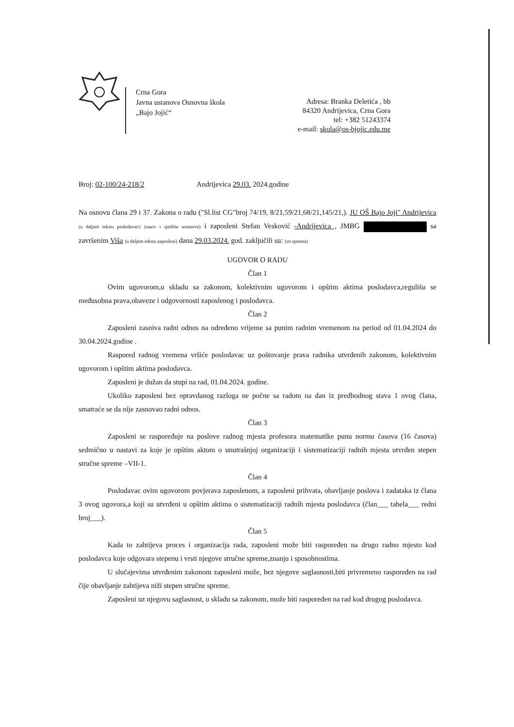Crna Gora
Javna ustanova Osnovna škola
„Bajo Jojić“
Adresa: Branka Deletića , bb
84320 Andrijevica, Crna Gora
tel: +382 51243374
e-mail: skola@os-bjojic.edu.me
Broj: 02-100/24-218/2 Andrijevica 29.03. 2024.godine
Na osnovu člana 29 i 37. Zakona o radu ("Sl.list CG"broj 74/19, 8/21,59/21,68/21,145/21,). JU OŠ Bajo Joji" Andrijevica (u daljem tekstu poslodavac) (naziv i sjedište ustanove) i zaposleni Stefan Vesković -Andrijevica , JMBG sa završenim Viša (u daljem tekstu zaposleni) dana 29.03.2024. god. zaključili su: (str.sprema)
UGOVOR O RADU
Član 1
Ovim ugovorom,u skladu sa zakonom, kolektivnim ugovorom i opštim aktima poslodavca,regulišu se međusobna prava,obaveze i odgovornosti zaposlenog i poslodavca.
Član 2
Zaposleni zasniva radni odnos na određeno vrijeme sa punim radnim vremenom na period od 01.04.2024 do 30.04.2024.godine .
Raspored radnog vremena vršiće poslodavac uz poštovanje prava radnika utvrđenih zakonom, kolektivnim ugovorom i opštim aktima poslodavca.
Zaposleni je dužan da stupi na rad, 01.04.2024. godine.
Ukoliko zaposleni bez opravdanog razloga ne počne sa radom na dan iz predhodnog stava 1 ovog člana, smatraće se da nije zasnovao radni odnos.
Član 3
Zaposleni se raspoređuje na poslove radnog mjesta profesora matematike punu normu časova (16 časova) sedmično u nastavi za koje je opštim aktom o unutrašnjoj organizaciji i sistematizaciji radnih mjesta utvrđen stepen stručne spreme –VII-1.
Član 4
Poslodavac ovim ugovorom povjerava zaposlenom, a zaposleni prihvata, obavljanje poslova i zadataka iz člana 3 ovog ugovora,a koji su utvrđeni u opštim aktima o sistematizaciji radnih mjesta poslodavca (član___ tabela___ redni broj___).
Član 5
Kada to zahtijeva proces i organizacija rada, zaposleni može biti raspoređen na drugo radno mjesto kod poslodavca koje odgovara stepenu i vrsti njegove stručne spreme,znanju i sposobnostima.
U slučajevima utvrđenim zakonom zaposleni može, bez njegove saglasnosti,biti privremeno raspoređen na rad čije obavljanje zahtijeva niži stepen stručne spreme.
Zaposleni uz njegovu saglasnost, u skladu sa zakonom, može biti raspoređen na rad kod drugog poslodavca.